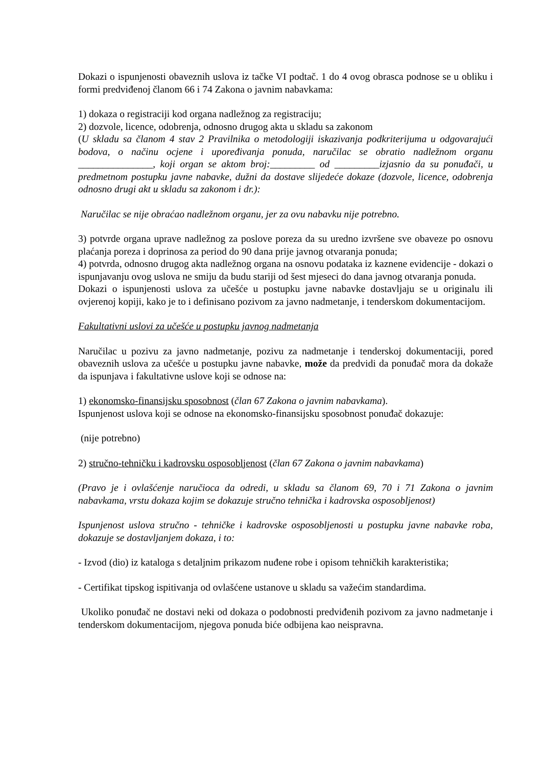Dokazi o ispunjenosti obaveznih uslova iz tačke VI podtač. 1 do 4 ovog obrasca podnose se u obliku i formi predviđenoj članom 66 i 74 Zakona o javnim nabavkama:
1) dokaza o registraciji kod organa nadležnog za registraciju;
2) dozvole, licence, odobrenja, odnosno drugog akta u skladu sa zakonom
(U skladu sa članom 4 stav 2 Pravilnika o metodologiji iskazivanja podkriterijuma u odgovarajući bodova, o načinu ocjene i upoređivanja ponuda, naručilac se obratio nadležnom organu _______________, koji organ se aktom broj:_________ od _________izjasnio da su ponuđači, u predmetnom postupku javne nabavke, dužni da dostave slijedeće dokaze (dozvole, licence, odobrenja odnosno drugi akt u skladu sa zakonom i dr.):
Naručilac se nije obraćao nadležnom organu, jer za ovu nabavku nije potrebno.
3) potvrde organa uprave nadležnog za poslove poreza da su uredno izvršene sve obaveze po osnovu plaćanja poreza i doprinosa za period do 90 dana prije javnog otvaranja ponuda;
4) potvrda, odnosno drugog akta nadležnog organa na osnovu podataka iz kaznene evidencije - dokazi o ispunjavanju ovog uslova ne smiju da budu stariji od šest mjeseci do dana javnog otvaranja ponuda.
Dokazi o ispunjenosti uslova za učešće u postupku javne nabavke dostavljaju se u originalu ili ovjerenoj kopiji, kako je to i definisano pozivom za javno nadmetanje, i tenderskom dokumentacijom.
Fakultativni uslovi za učešće u postupku javnog nadmetanja
Naručilac u pozivu za javno nadmetanje, pozivu za nadmetanje i tenderskoj dokumentaciji, pored obaveznih uslova za učešće u postupku javne nabavke, može da predvidi da ponuđač mora da dokaže da ispunjava i fakultativne uslove koji se odnose na:
1) ekonomsko-finansijsku sposobnost (član 67 Zakona o javnim nabavkama).
Ispunjenost uslova koji se odnose na ekonomsko-finansijsku sposobnost ponuđač dokazuje:
(nije potrebno)
2) stručno-tehničku i kadrovsku osposobljenost (član 67 Zakona o javnim nabavkama)
(Pravo je i ovlašćenje naručioca da odredi, u skladu sa članom 69, 70 i 71 Zakona o javnim nabavkama, vrstu dokaza kojim se dokazuje stručno tehnička i kadrovska osposobljenost)
Ispunjenost uslova stručno - tehničke i kadrovske osposobljenosti u postupku javne nabavke roba, dokazuje se dostavljanjem dokaza, i to:
- Izvod (dio) iz kataloga s detaljnim prikazom nuđene robe i opisom tehničkih karakteristika;
- Certifikat tipskog ispitivanja od ovlašćene ustanove u skladu sa važećim standardima.
Ukoliko ponuđač ne dostavi neki od dokaza o podobnosti predviđenih pozivom za javno nadmetanje i tenderskom dokumentacijom, njegova ponuda biće odbijena kao neispravna.